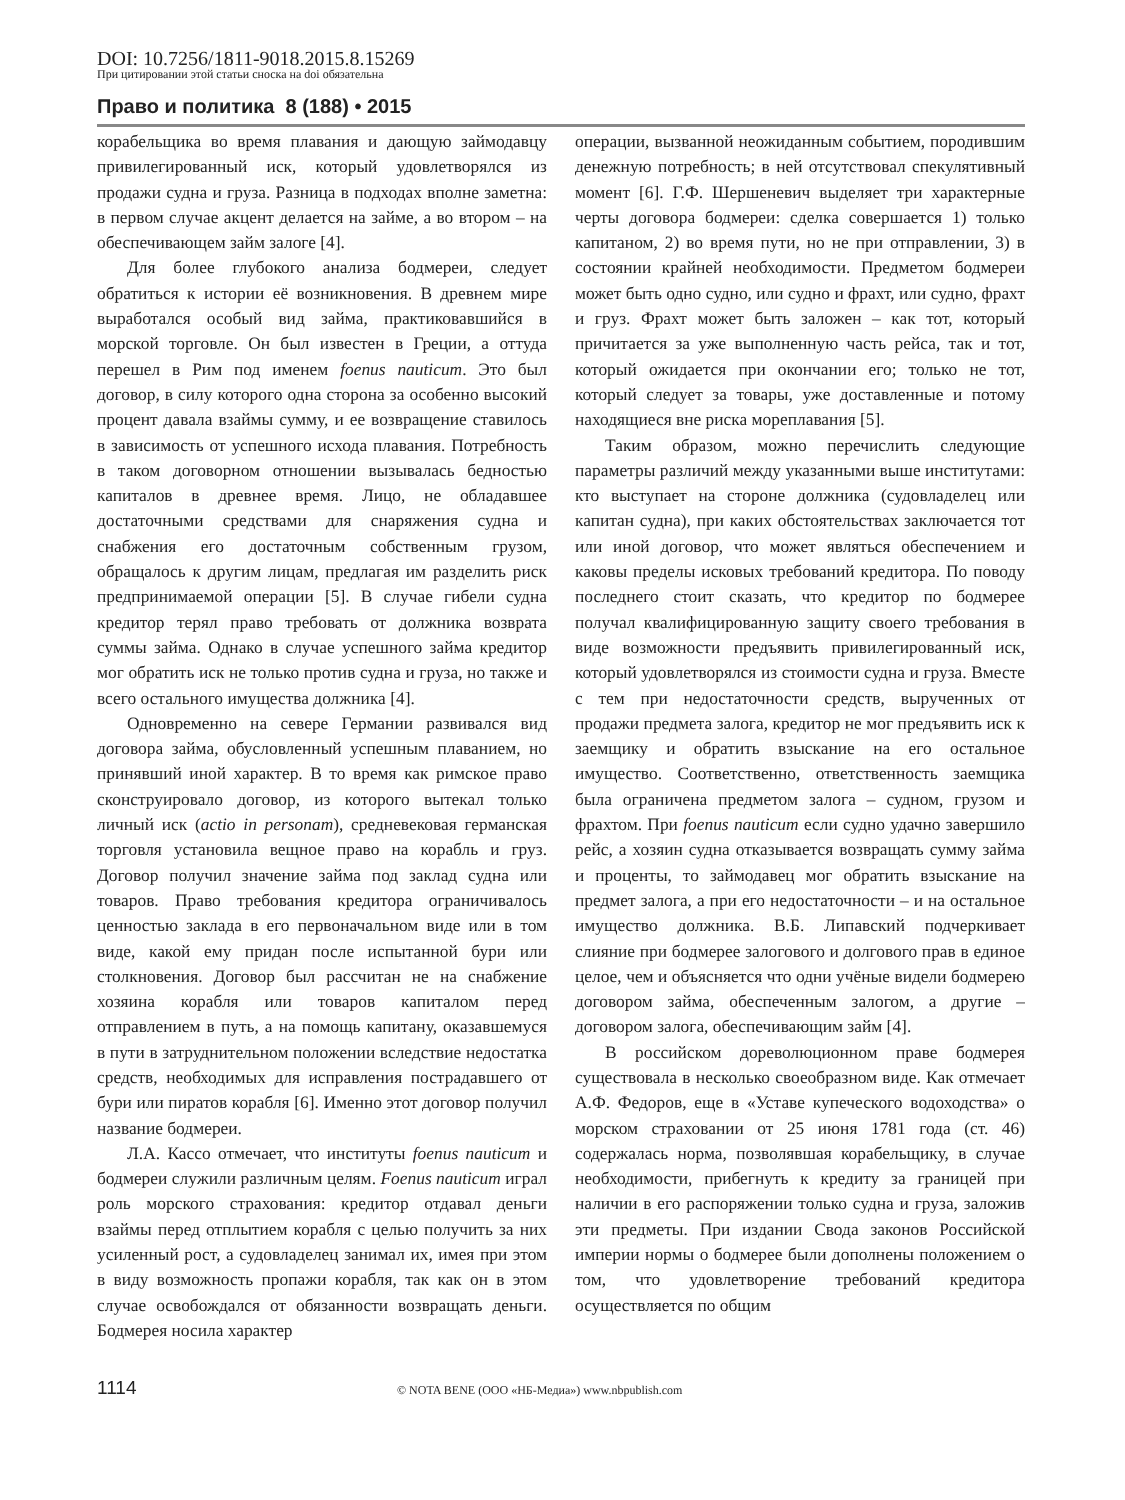DOI: 10.7256/1811-9018.2015.8.15269
При цитировании этой статьи сноска на doi обязательна
Право и политика 8 (188) • 2015
корабельщика во время плавания и дающую займодавцу привилегированный иск, который удовлетворялся из продажи судна и груза. Разница в подходах вполне заметна: в первом случае акцент делается на займе, а во втором – на обеспечивающем займ залоге [4].
Для более глубокого анализа бодмереи, следует обратиться к истории её возникновения. В древнем мире выработался особый вид займа, практиковавшийся в морской торговле. Он был известен в Греции, а оттуда перешел в Рим под именем foenus nauticum. Это был договор, в силу которого одна сторона за особенно высокий процент давала взаймы сумму, и ее возвращение ставилось в зависимость от успешного исхода плавания. Потребность в таком договорном отношении вызывалась бедностью капиталов в древнее время. Лицо, не обладавшее достаточными средствами для снаряжения судна и снабжения его достаточным собственным грузом, обращалось к другим лицам, предлагая им разделить риск предпринимаемой операции [5]. В случае гибели судна кредитор терял право требовать от должника возврата суммы займа. Однако в случае успешного займа кредитор мог обратить иск не только против судна и груза, но также и всего остального имущества должника [4].
Одновременно на севере Германии развивался вид договора займа, обусловленный успешным плаванием, но принявший иной характер. В то время как римское право сконструировало договор, из которого вытекал только личный иск (actio in personam), средневековая германская торговля установила вещное право на корабль и груз. Договор получил значение займа под заклад судна или товаров. Право требования кредитора ограничивалось ценностью заклада в его первоначальном виде или в том виде, какой ему придан после испытанной бури или столкновения. Договор был рассчитан не на снабжение хозяина корабля или товаров капиталом перед отправлением в путь, а на помощь капитану, оказавшемуся в пути в затруднительном положении вследствие недостатка средств, необходимых для исправления пострадавшего от бури или пиратов корабля [6]. Именно этот договор получил название бодмереи.
Л.А. Кассо отмечает, что институты foenus nauticum и бодмереи служили различным целям. Foenus nauticum играл роль морского страхования: кредитор отдавал деньги взаймы перед отплытием корабля с целью получить за них усиленный рост, а судовладелец занимал их, имея при этом в виду возможность пропажи корабля, так как он в этом случае освобождался от обязанности возвращать деньги. Бодмерея носила характер
операции, вызванной неожиданным событием, породившим денежную потребность; в ней отсутствовал спекулятивный момент [6]. Г.Ф. Шершеневич выделяет три характерные черты договора бодмереи: сделка совершается 1) только капитаном, 2) во время пути, но не при отправлении, 3) в состоянии крайней необходимости. Предметом бодмереи может быть одно судно, или судно и фрахт, или судно, фрахт и груз. Фрахт может быть заложен – как тот, который причитается за уже выполненную часть рейса, так и тот, который ожидается при окончании его; только не тот, который следует за товары, уже доставленные и потому находящиеся вне риска мореплавания [5].
Таким образом, можно перечислить следующие параметры различий между указанными выше институтами: кто выступает на стороне должника (судовладелец или капитан судна), при каких обстоятельствах заключается тот или иной договор, что может являться обеспечением и каковы пределы исковых требований кредитора. По поводу последнего стоит сказать, что кредитор по бодмерее получал квалифицированную защиту своего требования в виде возможности предъявить привилегированный иск, который удовлетворялся из стоимости судна и груза. Вместе с тем при недостаточности средств, вырученных от продажи предмета залога, кредитор не мог предъявить иск к заемщику и обратить взыскание на его остальное имущество. Соответственно, ответственность заемщика была ограничена предметом залога – судном, грузом и фрахтом. При foenus nauticum если судно удачно завершило рейс, а хозяин судна отказывается возвращать сумму займа и проценты, то займодавец мог обратить взыскание на предмет залога, а при его недостаточности – и на остальное имущество должника. В.Б. Липавский подчеркивает слияние при бодмерее залогового и долгового прав в единое целое, чем и объясняется что одни учёные видели бодмерею договором займа, обеспеченным залогом, а другие – договором залога, обеспечивающим займ [4].
В российском дореволюционном праве бодмерея существовала в несколько своеобразном виде. Как отмечает А.Ф. Федоров, еще в «Уставе купеческого водоходства» о морском страховании от 25 июня 1781 года (ст. 46) содержалась норма, позволявшая корабельщику, в случае необходимости, прибегнуть к кредиту за границей при наличии в его распоряжении только судна и груза, заложив эти предметы. При издании Свода законов Российской империи нормы о бодмерее были дополнены положением о том, что удовлетворение требований кредитора осуществляется по общим
1114 © NOTA BENE (ООО «НБ-Медиа») www.nbpublish.com